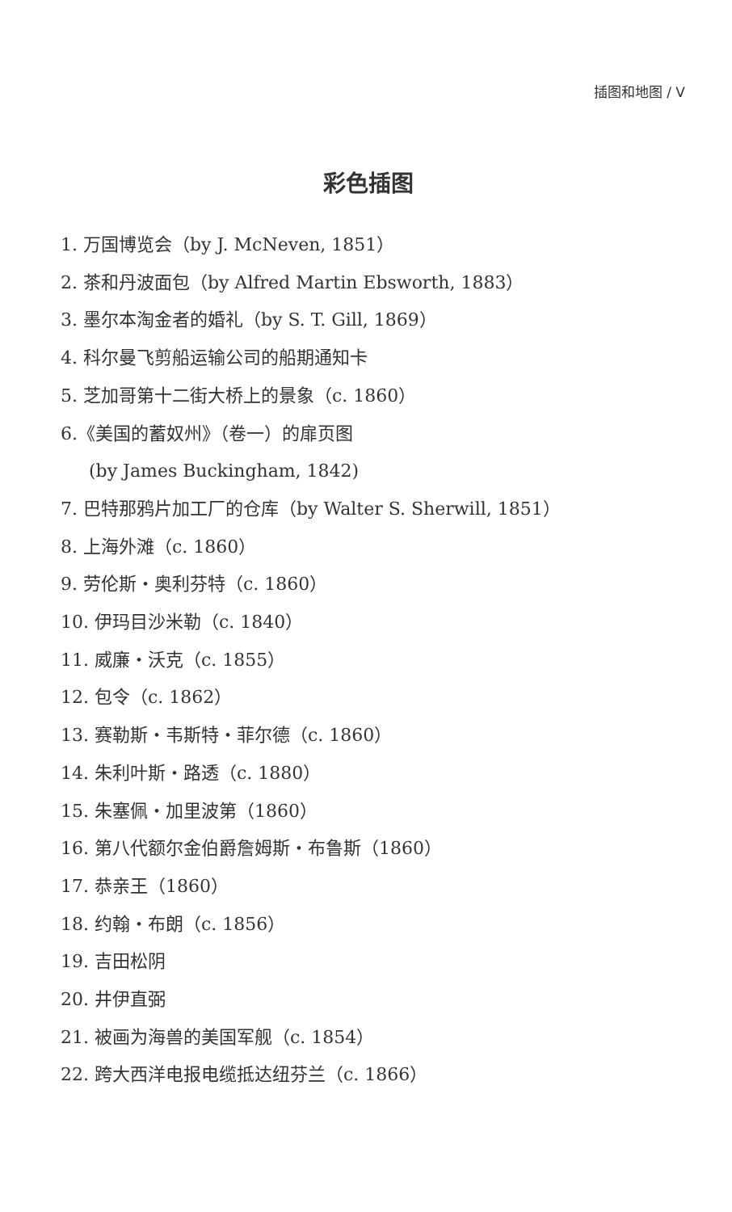插图和地图 / V
彩色插图
1. 万国博览会（by J. McNeven, 1851）
2. 茶和丹波面包（by Alfred Martin Ebsworth, 1883）
3. 墨尔本淘金者的婚礼（by S. T. Gill, 1869）
4. 科尔曼飞剪船运输公司的船期通知卡
5. 芝加哥第十二街大桥上的景象（c. 1860）
6.《美国的蓄奴州》（卷一）的扉页图
(by James Buckingham, 1842)
7. 巴特那鸦片加工厂的仓库（by Walter S. Sherwill, 1851）
8. 上海外滩（c. 1860）
9. 劳伦斯・奥利芬特（c. 1860）
10. 伊玛目沙米勒（c. 1840）
11. 威廉・沃克（c. 1855）
12. 包令（c. 1862）
13. 赛勒斯・韦斯特・菲尔德（c. 1860）
14. 朱利叶斯・路透（c. 1880）
15. 朱塞佩・加里波第（1860）
16. 第八代额尔金伯爵詹姆斯・布鲁斯（1860）
17. 恭亲王（1860）
18. 约翰・布朗（c. 1856）
19. 吉田松阴
20. 井伊直弼
21. 被画为海兽的美国军舰（c. 1854）
22. 跨大西洋电报电缆抵达纽芬兰（c. 1866）